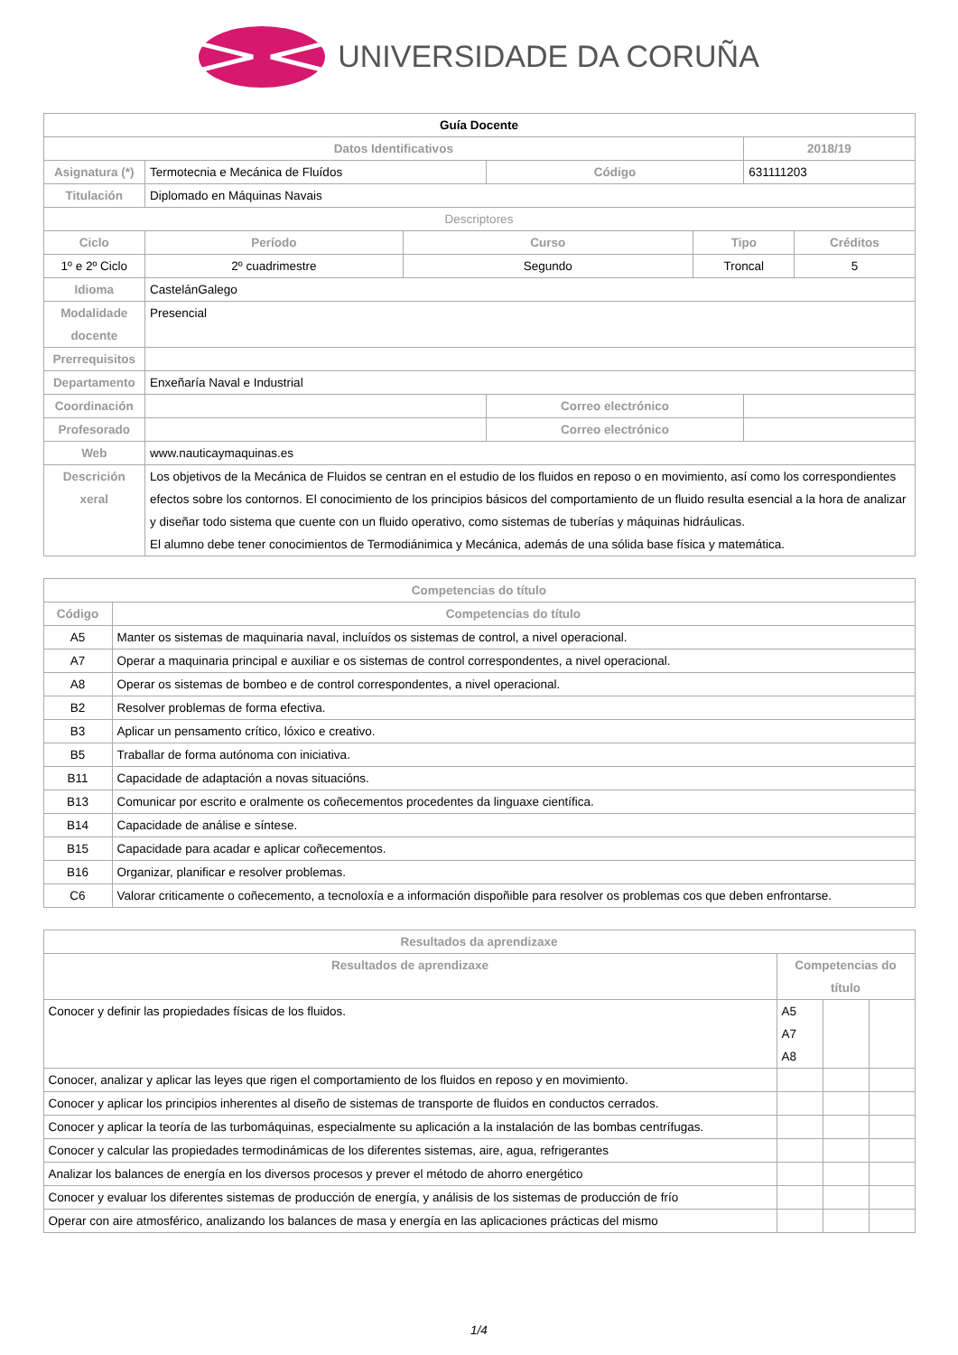UNIVERSIDADE DA CORUÑA
| Guía Docente | | | | | | |
| Datos Identificativos | | | | | 2018/19 | |
| Asignatura (*) | Termotecnia e Mecánica de Fluídos | | Código | | 631111203 | |
| Titulación | Diplomado en Máquinas Navais | | | | | |
| Descriptores | | | | | | |
| Ciclo | Período | Curso | | Tipo | | Créditos |
| 1º e 2º Ciclo | 2º cuadrimestre | Segundo | | Troncal | | 5 |
| Idioma | CastelánGalego | | | | | |
| Modalidade docente | Presencial | | | | | |
| Prerrequisitos | | | | | | |
| Departamento | Enxeñaría Naval e Industrial | | | | | |
| Coordinación | | | Correo electrónico | | | |
| Profesorado | | | Correo electrónico | | | |
| Web | www.nauticaymaquinas.es | | | | | |
| Descrición xeral | Los objetivos de la Mecánica de Fluidos se centran en el estudio de los fluidos en reposo o en movimiento, así como los correspondientes efectos sobre los contornos. El conocimiento de los principios básicos del comportamiento de un fluido resulta esencial a la hora de analizar y diseñar todo sistema que cuente con un fluido operativo, como sistemas de tuberías y máquinas hidráulicas. El alumno debe tener conocimientos de Termodiánimica y Mecánica, además de una sólida base física y matemática. | | | | | |
| Competencias do título | |
| --- | --- |
| Código | Competencias do título |
| A5 | Manter os sistemas de maquinaria naval, incluídos os sistemas de control, a nivel operacional. |
| A7 | Operar a maquinaria principal e auxiliar e os sistemas de control correspondentes, a nivel operacional. |
| A8 | Operar os sistemas de bombeo e de control correspondentes, a nivel operacional. |
| B2 | Resolver problemas de forma efectiva. |
| B3 | Aplicar un pensamento crítico, lóxico e creativo. |
| B5 | Traballar de forma autónoma con iniciativa. |
| B11 | Capacidade de adaptación a novas situacións. |
| B13 | Comunicar por escrito e oralmente os coñecementos procedentes da linguaxe científica. |
| B14 | Capacidade de análise e síntese. |
| B15 | Capacidade para acadar e aplicar coñecementos. |
| B16 | Organizar, planificar e resolver problemas. |
| C6 | Valorar criticamente o coñecemento, a tecnoloxía e a información dispoñible para resolver os problemas cos que deben enfrontarse. |
| Resultados da aprendizaxe | | | |
| --- | --- | --- | --- |
| Resultados de aprendizaxe | Competencias do título | | |
| Conocer y definir las propiedades físicas de los fluidos. | A5 A7 A8 | | |
| Conocer, analizar y aplicar las leyes que rigen el comportamiento de los fluidos en reposo y en movimiento. | | | |
| Conocer y aplicar los principios inherentes al diseño de sistemas de transporte de fluidos en conductos cerrados. | | | |
| Conocer y aplicar la teoría de las turbomáquinas, especialmente su aplicación a la instalación de las bombas centrífugas. | | | |
| Conocer y calcular las propiedades termodinámicas de los diferentes sistemas, aire, agua, refrigerantes | | | |
| Analizar los balances de energía en los diversos procesos y prever el método de ahorro energético | | | |
| Conocer y evaluar los diferentes sistemas de producción de energía, y análisis de los sistemas de producción de frío | | | |
| Operar con aire atmosférico, analizando los balances de masa y energía en las aplicaciones prácticas del mismo | | | |
1/4